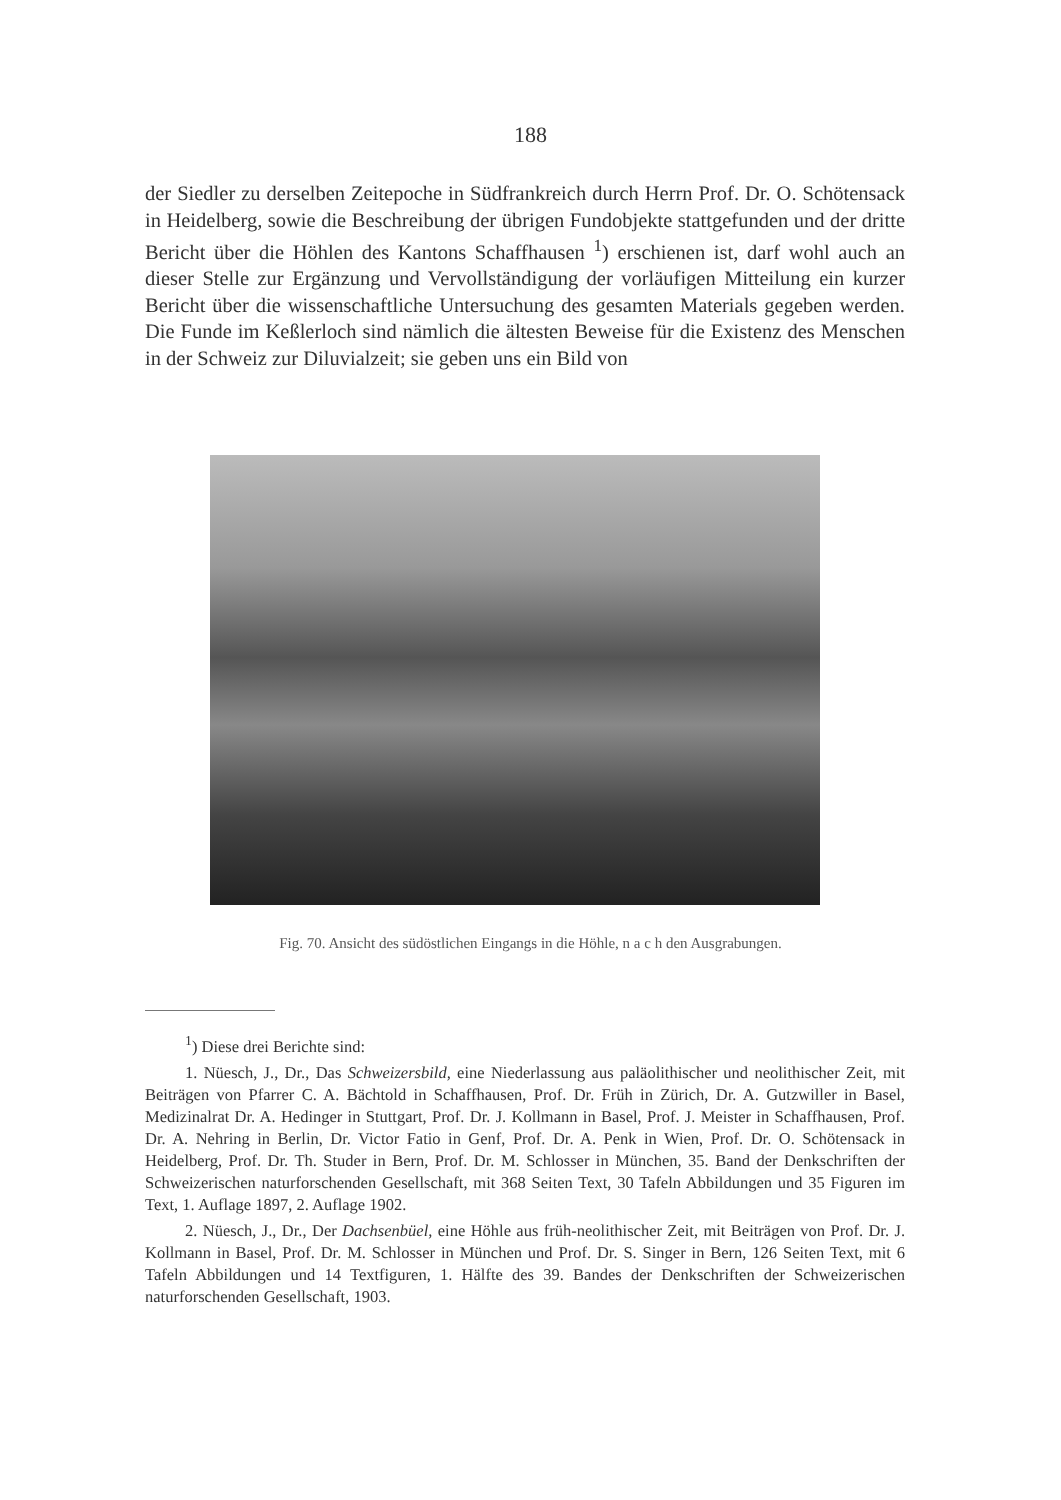188
der Siedler zu derselben Zeitepoche in Südfrankreich durch Herrn Prof. Dr. O. Schötensack in Heidelberg, sowie die Beschreibung der übrigen Fundobjekte stattgefunden und der dritte Bericht über die Höhlen des Kantons Schaffhausen <sup>1</sup>) erschienen ist, darf wohl auch an dieser Stelle zur Ergänzung und Vervollständigung der vorläufigen Mitteilung ein kurzer Bericht über die wissenschaftliche Untersuchung des gesamten Materials gegeben werden. Die Funde im Keßlerloch sind nämlich die ältesten Beweise für die Existenz des Menschen in der Schweiz zur Diluvialzeit; sie geben uns ein Bild von
Fig. 70. Ansicht des südöstlichen Eingangs in die Höhle, n a c h den Ausgrabungen.
<sup>1</sup>) Diese drei Berichte sind:
1. Nüesch, J., Dr., Das Schweizersbild, eine Niederlassung aus paläolithischer und neolithischer Zeit, mit Beiträgen von Pfarrer C. A. Bächtold in Schaffhausen, Prof. Dr. Früh in Zürich, Dr. A. Gutzwiller in Basel, Medizinalrat Dr. A. Hedinger in Stuttgart, Prof. Dr. J. Kollmann in Basel, Prof. J. Meister in Schaffhausen, Prof. Dr. A. Nehring in Berlin, Dr. Victor Fatio in Genf, Prof. Dr. A. Penk in Wien, Prof. Dr. O. Schötensack in Heidelberg, Prof. Dr. Th. Studer in Bern, Prof. Dr. M. Schlosser in München, 35. Band der Denkschriften der Schweizerischen naturforschenden Gesellschaft, mit 368 Seiten Text, 30 Tafeln Abbildungen und 35 Figuren im Text, 1. Auflage 1897, 2. Auflage 1902.
2. Nüesch, J., Dr., Der Dachsenbüel, eine Höhle aus früh-neolithischer Zeit, mit Beiträgen von Prof. Dr. J. Kollmann in Basel, Prof. Dr. M. Schlosser in München und Prof. Dr. S. Singer in Bern, 126 Seiten Text, mit 6 Tafeln Abbildungen und 14 Textfiguren, 1. Hälfte des 39. Bandes der Denkschriften der Schweizerischen naturforschenden Gesellschaft, 1903.